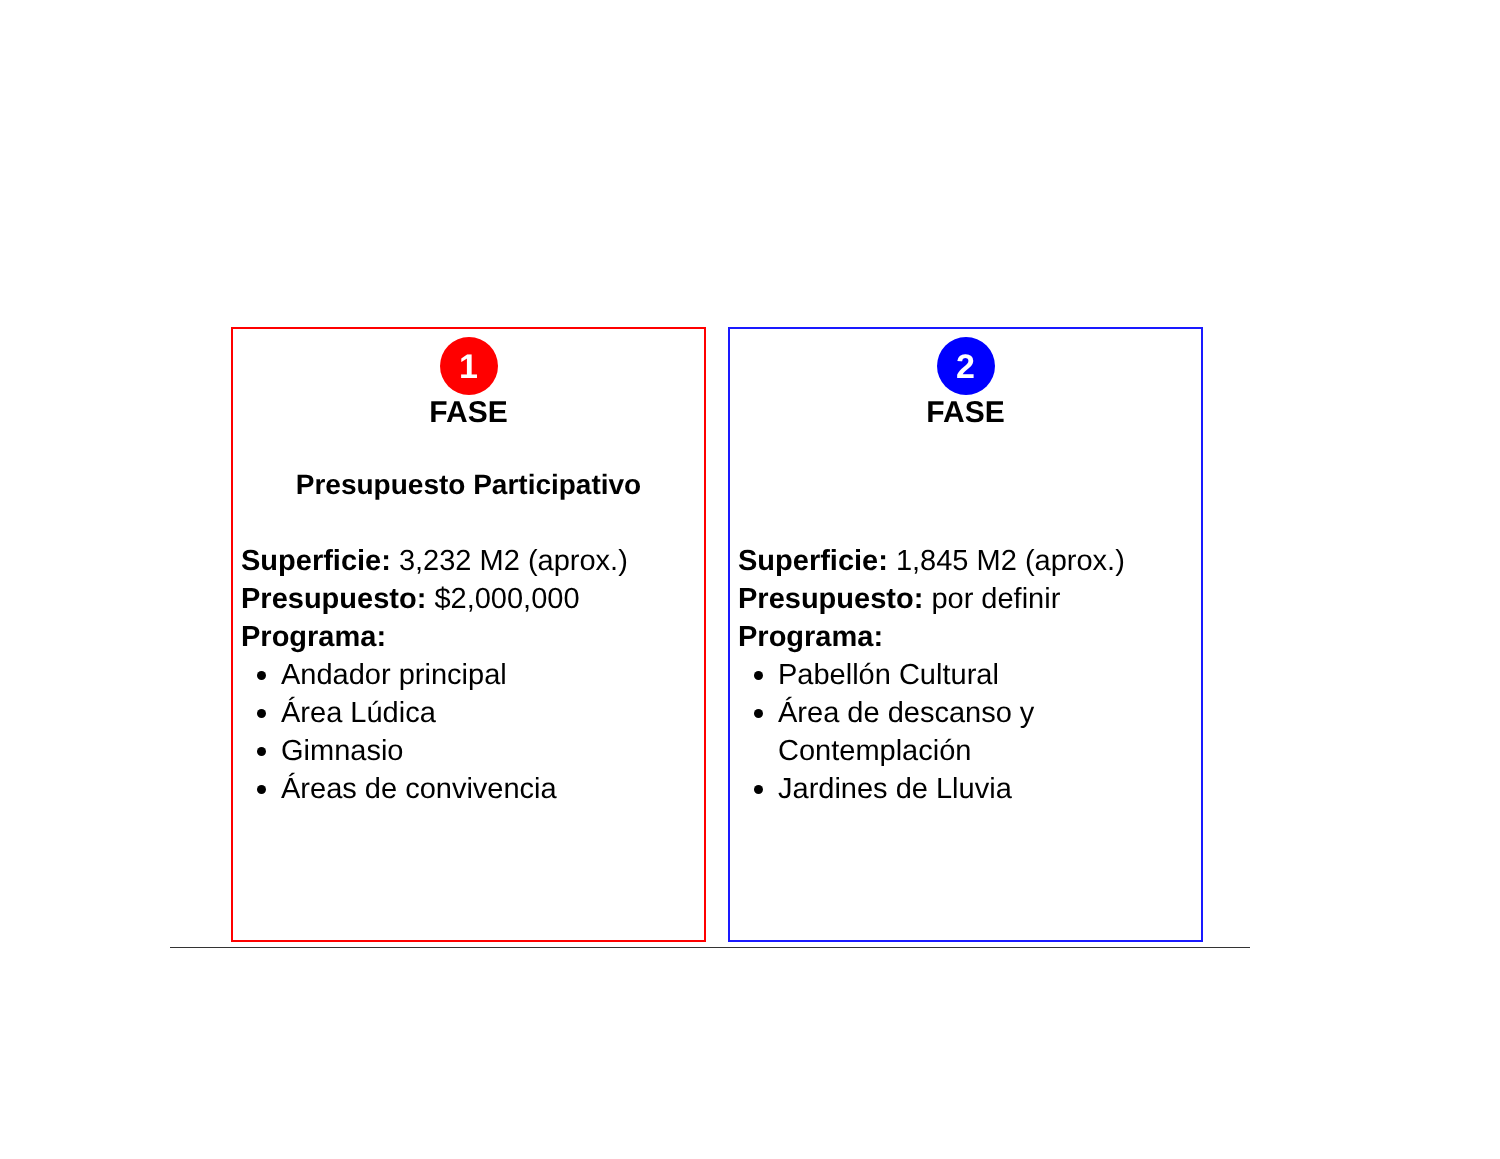1
FASE
Presupuesto Participativo
Superficie: 3,232 M2 (aprox.)
Presupuesto: $2,000,000
Programa:
Andador principal
Área Lúdica
Gimnasio
Áreas de convivencia
2
FASE
Superficie: 1,845 M2 (aprox.)
Presupuesto: por definir
Programa:
Pabellón Cultural
Área de descanso y Contemplación
Jardines de Lluvia